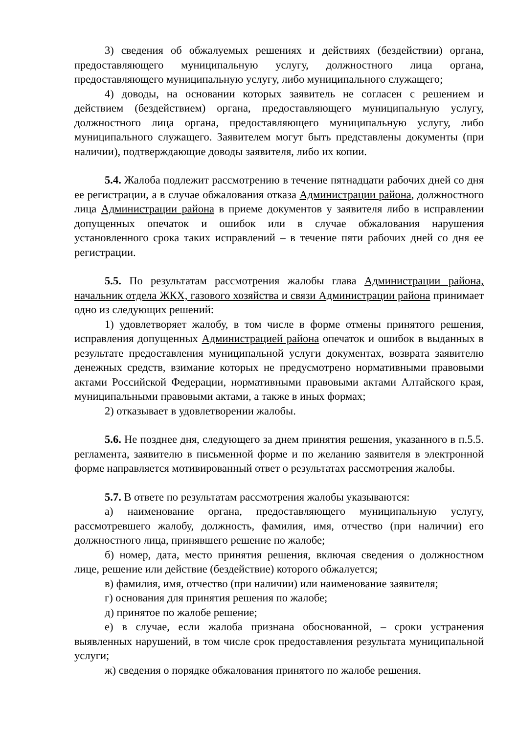3) сведения об обжалуемых решениях и действиях (бездействии) органа, предоставляющего муниципальную услугу, должностного лица органа, предоставляющего муниципальную услугу, либо муниципального служащего;
4) доводы, на основании которых заявитель не согласен с решением и действием (бездействием) органа, предоставляющего муниципальную услугу, должностного лица органа, предоставляющего муниципальную услугу, либо муниципального служащего. Заявителем могут быть представлены документы (при наличии), подтверждающие доводы заявителя, либо их копии.
5.4. Жалоба подлежит рассмотрению в течение пятнадцати рабочих дней со дня ее регистрации, а в случае обжалования отказа Администрации района, должностного лица Администрации района в приеме документов у заявителя либо в исправлении допущенных опечаток и ошибок или в случае обжалования нарушения установленного срока таких исправлений – в течение пяти рабочих дней со дня ее регистрации.
5.5. По результатам рассмотрения жалобы глава Администрации района, начальник отдела ЖКХ, газового хозяйства и связи Администрации района принимает одно из следующих решений:
1) удовлетворяет жалобу, в том числе в форме отмены принятого решения, исправления допущенных Администрацией района опечаток и ошибок в выданных в результате предоставления муниципальной услуги документах, возврата заявителю денежных средств, взимание которых не предусмотрено нормативными правовыми актами Российской Федерации, нормативными правовыми актами Алтайского края, муниципальными правовыми актами, а также в иных формах;
2) отказывает в удовлетворении жалобы.
5.6. Не позднее дня, следующего за днем принятия решения, указанного в п.5.5. регламента, заявителю в письменной форме и по желанию заявителя в электронной форме направляется мотивированный ответ о результатах рассмотрения жалобы.
5.7. В ответе по результатам рассмотрения жалобы указываются:
а) наименование органа, предоставляющего муниципальную услугу, рассмотревшего жалобу, должность, фамилия, имя, отчество (при наличии) его должностного лица, принявшего решение по жалобе;
б) номер, дата, место принятия решения, включая сведения о должностном лице, решение или действие (бездействие) которого обжалуется;
в) фамилия, имя, отчество (при наличии) или наименование заявителя;
г) основания для принятия решения по жалобе;
д) принятое по жалобе решение;
е) в случае, если жалоба признана обоснованной, – сроки устранения выявленных нарушений, в том числе срок предоставления результата муниципальной услуги;
ж) сведения о порядке обжалования принятого по жалобе решения.